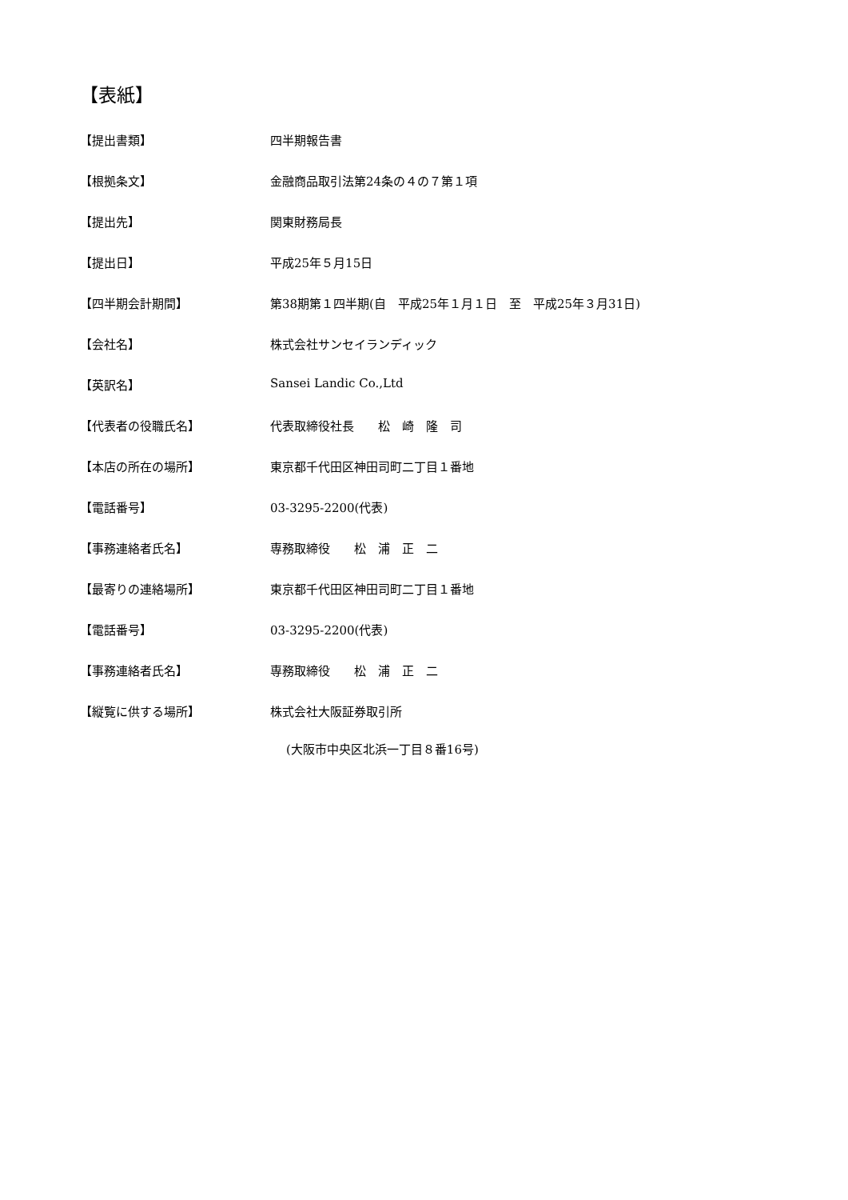【表紙】
【提出書類】 四半期報告書
【根拠条文】 金融商品取引法第24条の４の７第１項
【提出先】 関東財務局長
【提出日】 平成25年５月15日
【四半期会計期間】 第38期第１四半期(自　平成25年１月１日　至　平成25年３月31日)
【会社名】 株式会社サンセイランディック
【英訳名】 Sansei Landic Co.,Ltd
【代表者の役職氏名】 代表取締役社長　　松　崎　隆　司
【本店の所在の場所】 東京都千代田区神田司町二丁目１番地
【電話番号】 03-3295-2200(代表)
【事務連絡者氏名】 専務取締役　　松　浦　正　二
【最寄りの連絡場所】 東京都千代田区神田司町二丁目１番地
【電話番号】 03-3295-2200(代表)
【事務連絡者氏名】 専務取締役　　松　浦　正　二
【縦覧に供する場所】 株式会社大阪証券取引所
(大阪市中央区北浜一丁目８番16号)